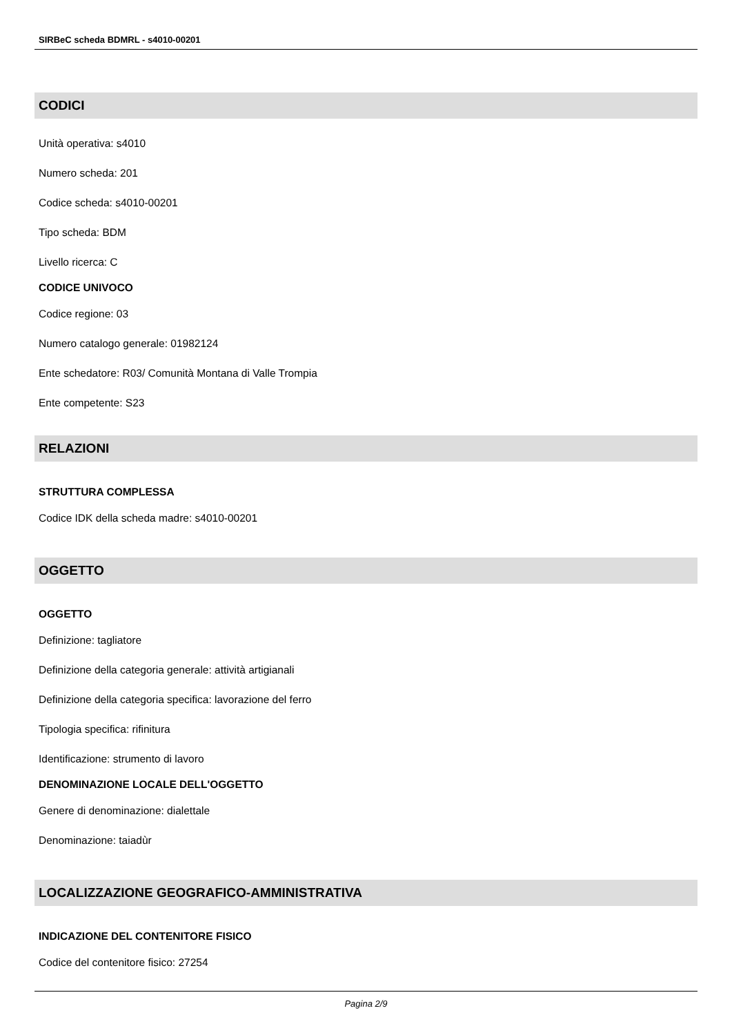SIRBeC scheda BDMRL - s4010-00201
CODICI
Unità operativa: s4010
Numero scheda: 201
Codice scheda: s4010-00201
Tipo scheda: BDM
Livello ricerca: C
CODICE UNIVOCO
Codice regione: 03
Numero catalogo generale: 01982124
Ente schedatore: R03/ Comunità Montana di Valle Trompia
Ente competente: S23
RELAZIONI
STRUTTURA COMPLESSA
Codice IDK della scheda madre: s4010-00201
OGGETTO
OGGETTO
Definizione: tagliatore
Definizione della categoria generale: attività artigianali
Definizione della categoria specifica: lavorazione del ferro
Tipologia specifica: rifinitura
Identificazione: strumento di lavoro
DENOMINAZIONE LOCALE DELL'OGGETTO
Genere di denominazione: dialettale
Denominazione: taiadùr
LOCALIZZAZIONE GEOGRAFICO-AMMINISTRATIVA
INDICAZIONE DEL CONTENITORE FISICO
Codice del contenitore fisico: 27254
Pagina 2/9